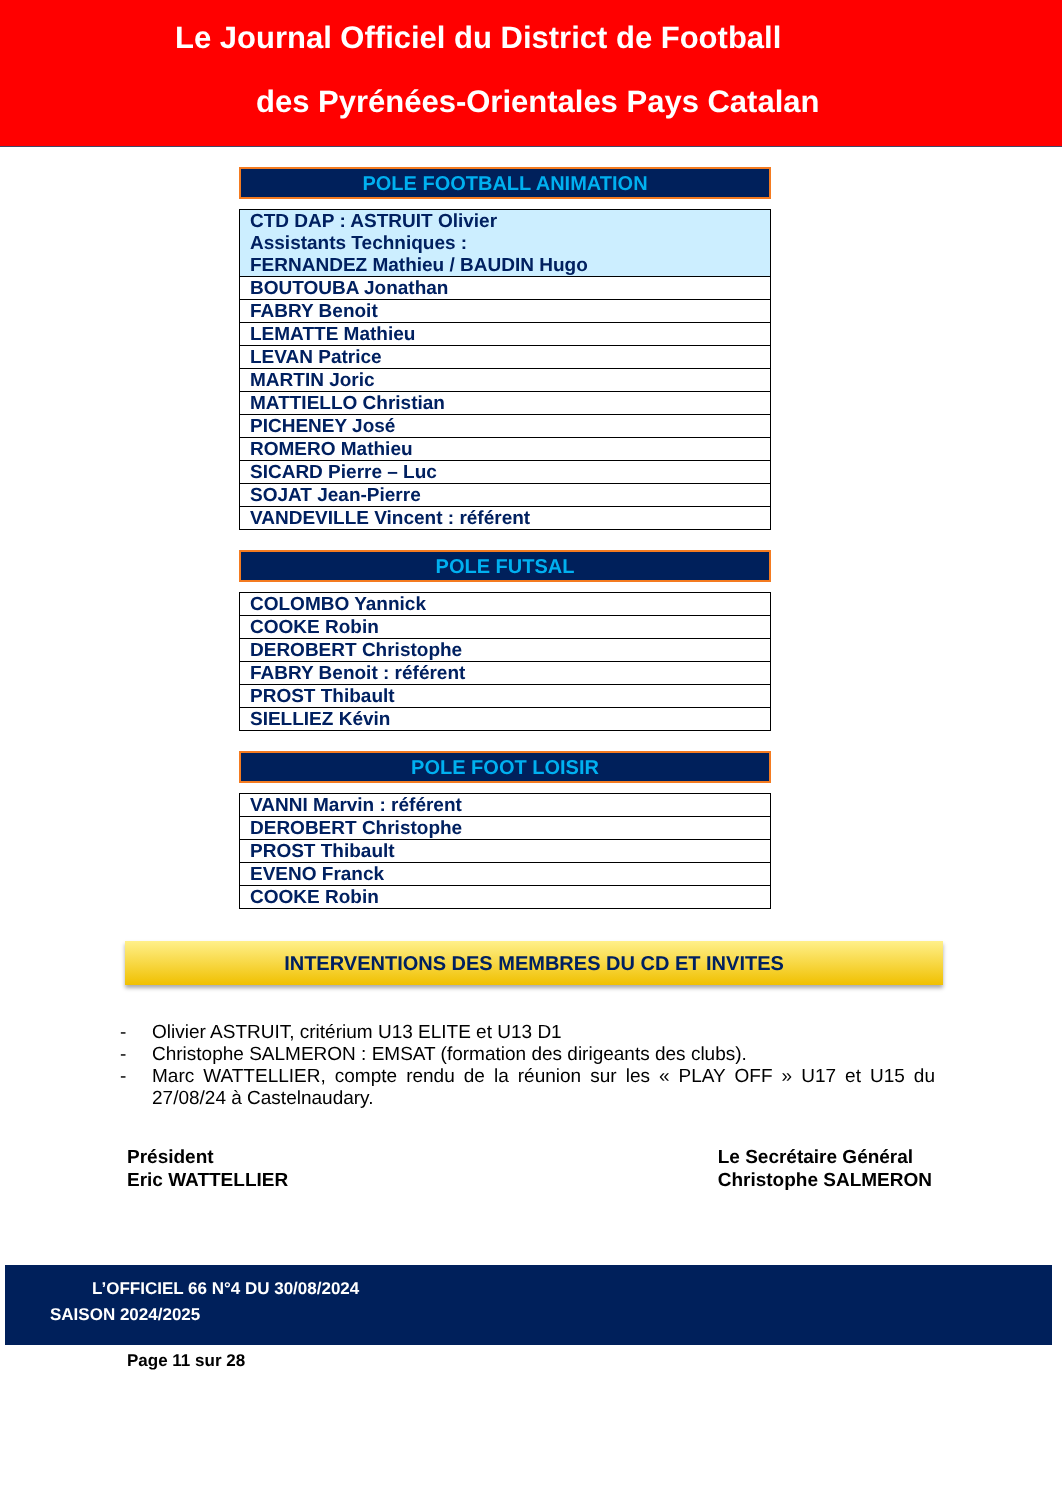Le Journal Officiel du District de Football
des Pyrénées-Orientales Pays Catalan
POLE FOOTBALL ANIMATION
| CTD DAP : ASTRUIT Olivier Assistants Techniques : FERNANDEZ Mathieu / BAUDIN Hugo |
| BOUTOUBA Jonathan |
| FABRY Benoit |
| LEMATTE Mathieu |
| LEVAN Patrice |
| MARTIN Joric |
| MATTIELLO Christian |
| PICHENEY José |
| ROMERO Mathieu |
| SICARD Pierre – Luc |
| SOJAT Jean-Pierre |
| VANDEVILLE Vincent : référent |
POLE FUTSAL
| COLOMBO Yannick |
| COOKE Robin |
| DEROBERT Christophe |
| FABRY Benoit : référent |
| PROST Thibault |
| SIELLIEZ Kévin |
POLE FOOT LOISIR
| VANNI Marvin : référent |
| DEROBERT Christophe |
| PROST Thibault |
| EVENO Franck |
| COOKE Robin |
INTERVENTIONS DES MEMBRES DU CD ET INVITES
- Olivier ASTRUIT, critérium U13 ELITE et U13 D1
- Christophe SALMERON : EMSAT (formation des dirigeants des clubs).
- Marc WATTELLIER, compte rendu de la réunion sur les « PLAY OFF » U17 et U15 du 27/08/24 à Castelnaudary.
Président
Eric WATTELLIER
Le Secrétaire Général
Christophe SALMERON
L’OFFICIEL 66 N°4 DU 30/08/2024
SAISON 2024/2025
Page 11 sur 28